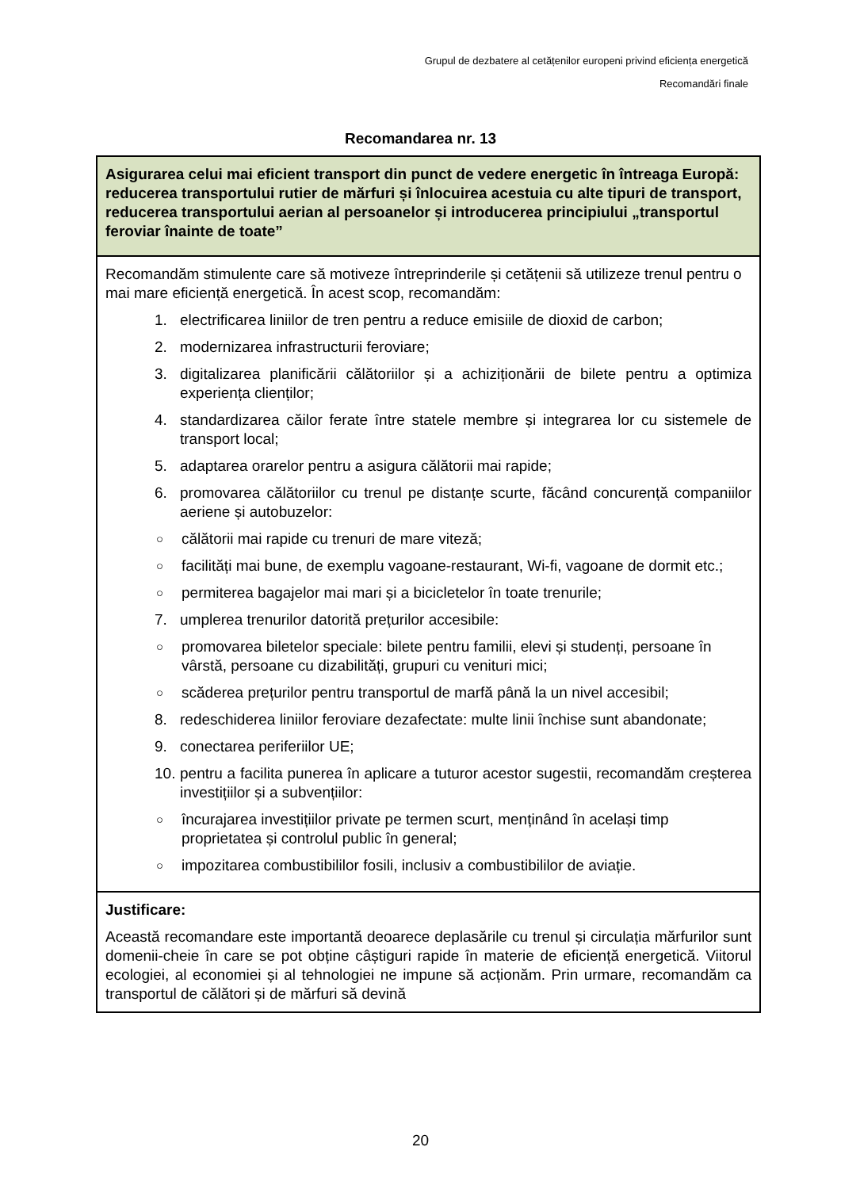Grupul de dezbatere al cetățenilor europeni privind eficiența energetică
Recomandări finale
Recomandarea nr. 13
| Asigurarea celui mai eficient transport din punct de vedere energetic în întreaga Europă: reducerea transportului rutier de mărfuri și înlocuirea acestuia cu alte tipuri de transport, reducerea transportului aerian al persoanelor și introducerea principiului „transportul feroviar înainte de toate” |
| Recomandăm stimulente care să motiveze întreprinderile și cetățenii să utilizeze trenul pentru o mai mare eficiență energetică. În acest scop, recomandăm: 1. electrificarea liniilor de tren pentru a reduce emisiile de dioxid de carbon; 2. modernizarea infrastructurii feroviare; 3. digitalizarea planificării călătoriilor și a achiziționării de bilete pentru a optimiza experiența clienților; 4. standardizarea căilor ferate între statele membre și integrarea lor cu sistemele de transport local; 5. adaptarea orarelor pentru a asigura călătorii mai rapide; 6. promovarea călătoriilor cu trenul pe distanțe scurte, făcând concurență companiilor aeriene și autobuzelor: ○ călătorii mai rapide cu trenuri de mare viteză; ○ facilități mai bune, de exemplu vagoane-restaurant, Wi-fi, vagoane de dormit etc.; ○ permiterea bagajelor mai mari și a bicicletelor în toate trenurile; 7. umplerea trenurilor datorită prețurilor accesibile: ○ promovarea biletelor speciale: bilete pentru familii, elevi și studenți, persoane în vârstă, persoane cu dizabilități, grupuri cu venituri mici; ○ scăderea prețurilor pentru transportul de marfă până la un nivel accesibil; 8. redeschiderea liniilor feroviare dezafectate: multe linii închise sunt abandonate; 9. conectarea periferiilor UE; 10. pentru a facilita punerea în aplicare a tuturor acestor sugestii, recomandăm creșterea investițiilor și a subvențiilor: ○ încurajarea investițiilor private pe termen scurt, menținând în același timp proprietatea și controlul public în general; ○ impozitarea combustibililor fosili, inclusiv a combustibililor de aviație. |
| Justificare: Această recomandare este importantă deoarece deplasările cu trenul și circulația mărfurilor sunt domenii-cheie în care se pot obține câștiguri rapide în materie de eficiență energetică. Viitorul ecologiei, al economiei și al tehnologiei ne impune să acționăm. Prin urmare, recomandăm ca transportul de călători și de mărfuri să devină |
20